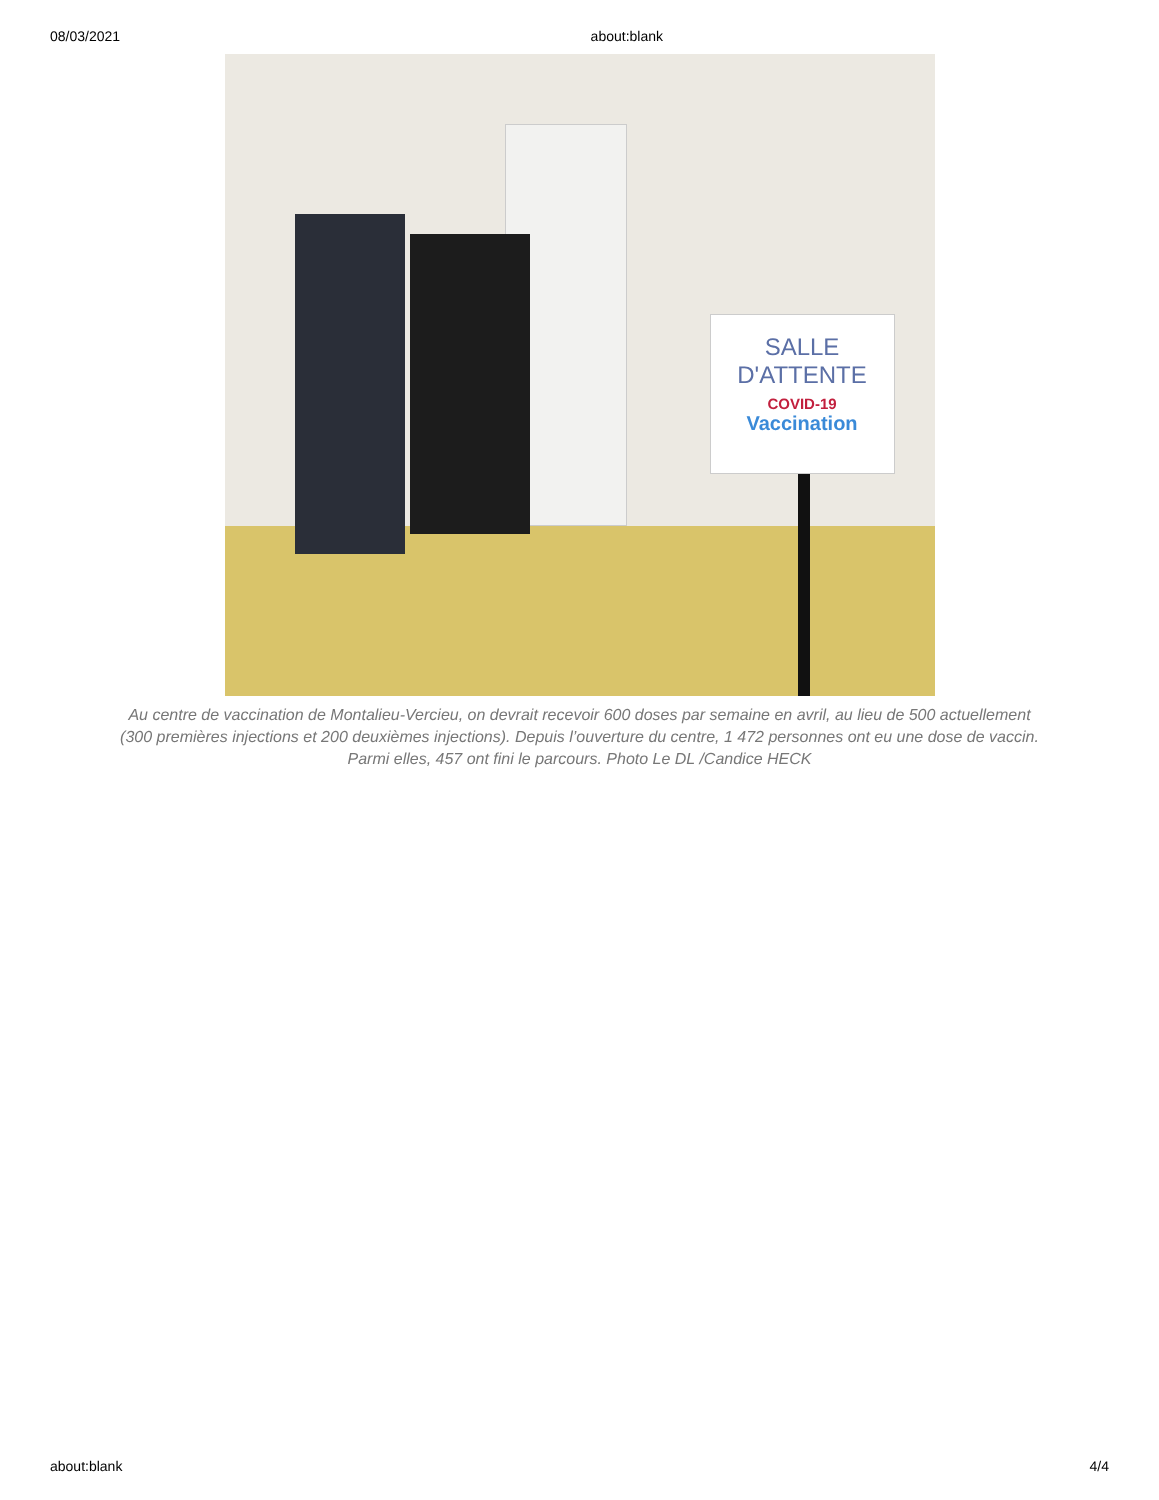08/03/2021 about:blank
SALLE
D'ATTENTE
COVID-19
Vaccination
Au centre de vaccination de Montalieu-Vercieu, on devrait recevoir 600 doses par semaine en avril, au lieu de 500 actuellement (300 premières injections et 200 deuxièmes injections). Depuis l’ouverture du centre, 1 472 personnes ont eu une dose de vaccin. Parmi elles, 457 ont fini le parcours. Photo Le DL /Candice HECK
about:blank 4/4